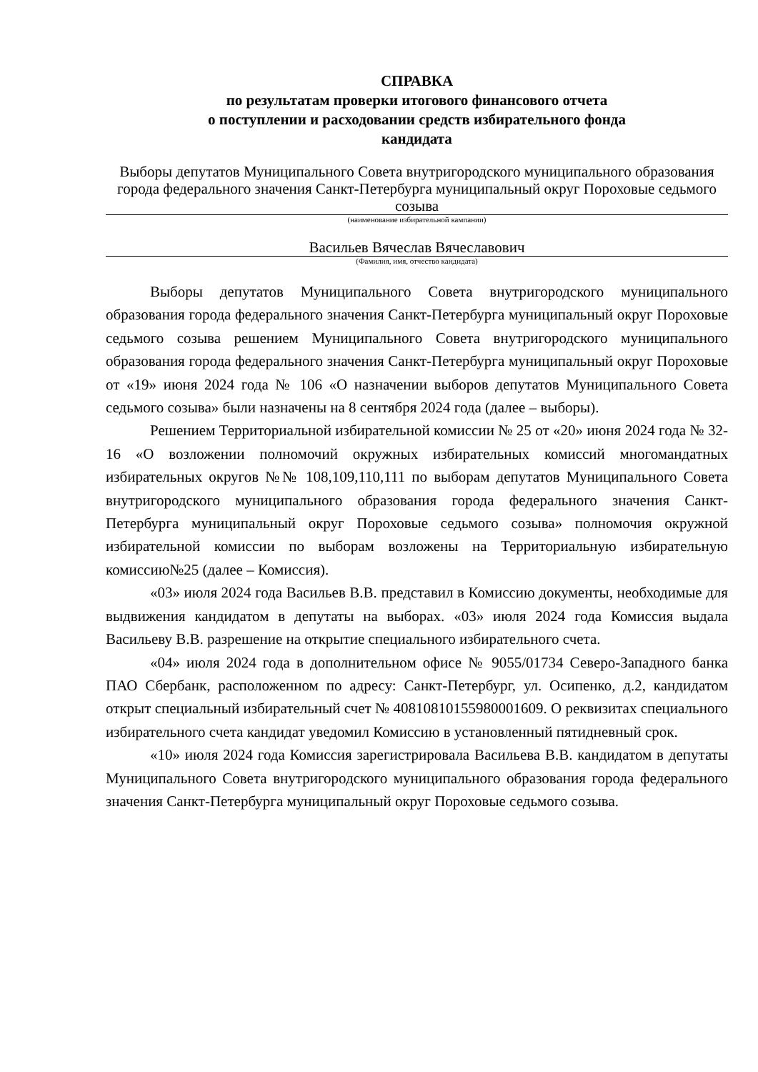СПРАВКА
по результатам проверки итогового финансового отчета
о поступлении и расходовании средств избирательного фонда
кандидата
Выборы депутатов Муниципального Совета внутригородского муниципального образования города федерального значения Санкт-Петербурга муниципальный округ Пороховые седьмого созыва
(наименование избирательной кампании)
Васильев Вячеслав Вячеславович
(Фамилия, имя, отчество кандидата)
Выборы депутатов Муниципального Совета внутригородского муниципального образования города федерального значения Санкт-Петербурга муниципальный округ Пороховые седьмого созыва решением Муниципального Совета внутригородского муниципального образования города федерального значения Санкт-Петербурга муниципальный округ Пороховые от «19» июня 2024 года № 106 «О назначении выборов депутатов Муниципального Совета седьмого созыва» были назначены на 8 сентября 2024 года (далее – выборы).
Решением Территориальной избирательной комиссии № 25 от «20» июня 2024 года № 32-16 «О возложении полномочий окружных избирательных комиссий многомандатных избирательных округов №№ 108,109,110,111 по выборам депутатов Муниципального Совета внутригородского муниципального образования города федерального значения Санкт-Петербурга муниципальный округ Пороховые седьмого созыва» полномочия окружной избирательной комиссии по выборам возложены на Территориальную избирательную комиссию№25 (далее – Комиссия).
«03» июля 2024 года Васильев В.В. представил в Комиссию документы, необходимые для выдвижения кандидатом в депутаты на выборах. «03» июля 2024 года Комиссия выдала Васильеву В.В. разрешение на открытие специального избирательного счета.
«04» июля 2024 года в дополнительном офисе № 9055/01734 Северо-Западного банка ПАО Сбербанк, расположенном по адресу: Санкт-Петербург, ул. Осипенко, д.2, кандидатом открыт специальный избирательный счет № 40810810155980001609. О реквизитах специального избирательного счета кандидат уведомил Комиссию в установленный пятидневный срок.
«10» июля 2024 года Комиссия зарегистрировала Васильева В.В. кандидатом в депутаты Муниципального Совета внутригородского муниципального образования города федерального значения Санкт-Петербурга муниципальный округ Пороховые седьмого созыва.